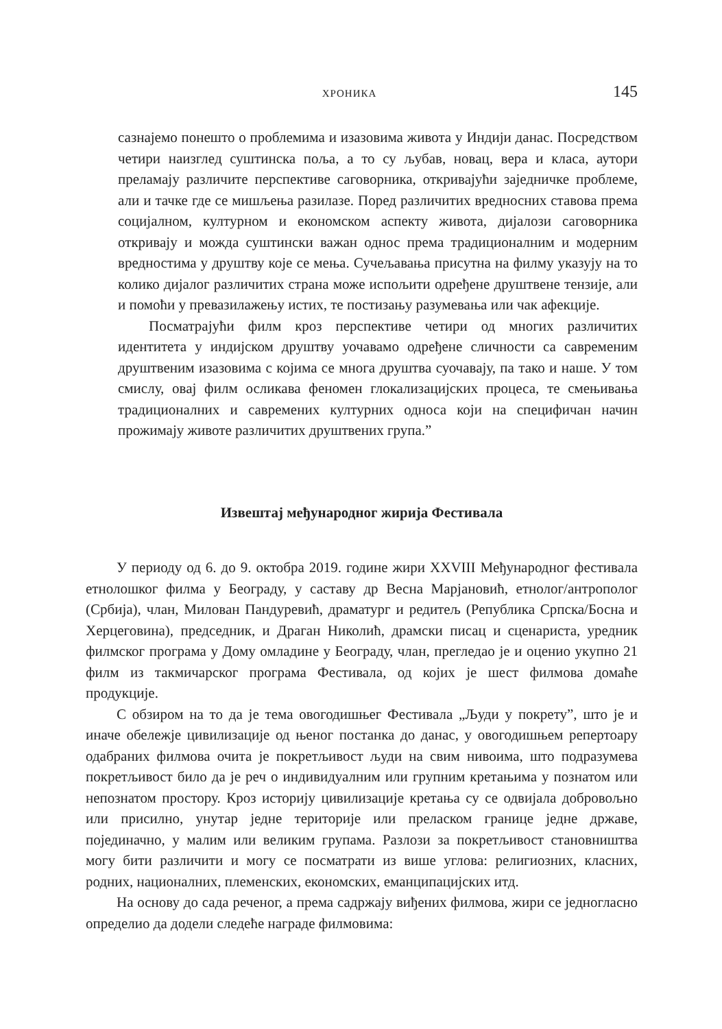ХРОНИКА 145
сазнајемо понешто о проблемима и изазовима живота у Индији данас. Посредством четири наизглед суштинска поља, а то су љубав, новац, вера и класа, аутори преламају различите перспективе саговорника, откривајући заједничке проблеме, али и тачке где се мишљења разилазе. Поред различитих вредносних ставова према социјалном, културном и економском аспекту живота, дијалози саговорника откривају и можда суштински важан однос према традиционалним и модерним вредностима у друштву које се мења. Сучељавања присутна на филму указују на то колико дијалог различитих страна може испољити одређене друштвене тензије, али и помоћи у превазилажењу истих, те постизању разумевања или чак афекције.
Посматрајући филм кроз перспективе четири од многих различитих идентитета у индијском друштву уочавамо одређене сличности са савременим друштвеним изазовима с којима се многа друштва суочавају, па тако и наше. У том смислу, овај филм осликава феномен глокализацијских процеса, те смењивања традиционалних и савремених културних односа који на специфичан начин прожимају животе различитих друштвених група.”
Извештај међународног жирија Фестивала
У периоду од 6. до 9. октобра 2019. године жири XXVIII Међународног фестивала етнолошког филма у Београду, у саставу др Весна Марјановић, етнолог/антрополог (Србија), члан, Милован Пандуревић, драматург и редитељ (Република Српска/Босна и Херцеговина), председник, и Драган Николић, драмски писац и сценариста, уредник филмског програма у Дому омладине у Београду, члан, прегледао је и оценио укупно 21 филм из такмичарског програма Фестивала, од којих је шест филмова домаће продукције.
С обзиром на то да је тема овогодишњег Фестивала „Људи у покрету”, што је и иначе обележје цивилизације од њеног постанка до данас, у овогодишњем репертоару одабраних филмова очита је покретљивост људи на свим нивоима, што подразумева покретљивост било да је реч о индивидуалним или групним кретањима у познатом или непознатом простору. Кроз историју цивилизације кретања су се одвијала добровољно или присилно, унутар једне територије или преласком границе једне државе, појединачно, у малим или великим групама. Разлози за покретљивост становништва могу бити различити и могу се посматрати из више углова: религиозних, класних, родних, националних, племенских, економских, еманципацијских итд.
На основу до сада реченог, а према садржају виђених филмова, жири се једногласно определио да додели следеће награде филмовима: